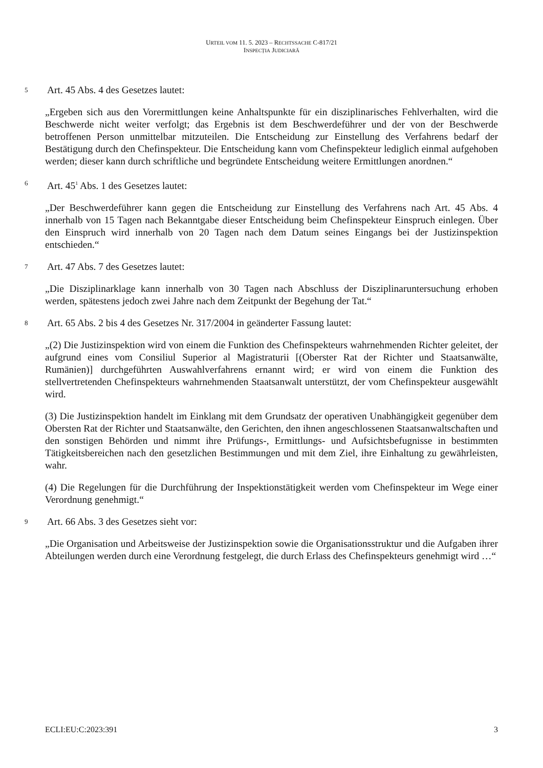URTEIL VOM 11. 5. 2023 – RECHTSSACHE C-817/21
INSPECȚIA JUDICIARĂ
5 Art. 45 Abs. 4 des Gesetzes lautet:
„Ergeben sich aus den Vorermittlungen keine Anhaltspunkte für ein disziplinarisches Fehlverhalten, wird die Beschwerde nicht weiter verfolgt; das Ergebnis ist dem Beschwerdeführer und der von der Beschwerde betroffenen Person unmittelbar mitzuteilen. Die Entscheidung zur Einstellung des Verfahrens bedarf der Bestätigung durch den Chefinspekteur. Die Entscheidung kann vom Chefinspekteur lediglich einmal aufgehoben werden; dieser kann durch schriftliche und begründete Entscheidung weitere Ermittlungen anordnen.“
6 Art. 45<sup>1</sup> Abs. 1 des Gesetzes lautet:
„Der Beschwerdeführer kann gegen die Entscheidung zur Einstellung des Verfahrens nach Art. 45 Abs. 4 innerhalb von 15 Tagen nach Bekanntgabe dieser Entscheidung beim Chefinspekteur Einspruch einlegen. Über den Einspruch wird innerhalb von 20 Tagen nach dem Datum seines Eingangs bei der Justizinspektion entschieden.“
7 Art. 47 Abs. 7 des Gesetzes lautet:
„Die Disziplinarklage kann innerhalb von 30 Tagen nach Abschluss der Disziplinaruntersuchung erhoben werden, spätestens jedoch zwei Jahre nach dem Zeitpunkt der Begehung der Tat.“
8 Art. 65 Abs. 2 bis 4 des Gesetzes Nr. 317/2004 in geänderter Fassung lautet:
„(2) Die Justizinspektion wird von einem die Funktion des Chefinspekteurs wahrnehmenden Richter geleitet, der aufgrund eines vom Consiliul Superior al Magistraturii [(Oberster Rat der Richter und Staatsanwälte, Rumänien)] durchgeführten Auswahlverfahrens ernannt wird; er wird von einem die Funktion des stellvertretenden Chefinspekteurs wahrnehmenden Staatsanwalt unterstützt, der vom Chefinspekteur ausgewählt wird.
(3) Die Justizinspektion handelt im Einklang mit dem Grundsatz der operativen Unabhängigkeit gegenüber dem Obersten Rat der Richter und Staatsanwälte, den Gerichten, den ihnen angeschlossenen Staatsanwaltschaften und den sonstigen Behörden und nimmt ihre Prüfungs-, Ermittlungs- und Aufsichtsbefugnisse in bestimmten Tätigkeitsbereichen nach den gesetzlichen Bestimmungen und mit dem Ziel, ihre Einhaltung zu gewährleisten, wahr.
(4) Die Regelungen für die Durchführung der Inspektionstätigkeit werden vom Chefinspekteur im Wege einer Verordnung genehmigt.“
9 Art. 66 Abs. 3 des Gesetzes sieht vor:
„Die Organisation und Arbeitsweise der Justizinspektion sowie die Organisationsstruktur und die Aufgaben ihrer Abteilungen werden durch eine Verordnung festgelegt, die durch Erlass des Chefinspekteurs genehmigt wird …“
ECLI:EU:C:2023:391 3